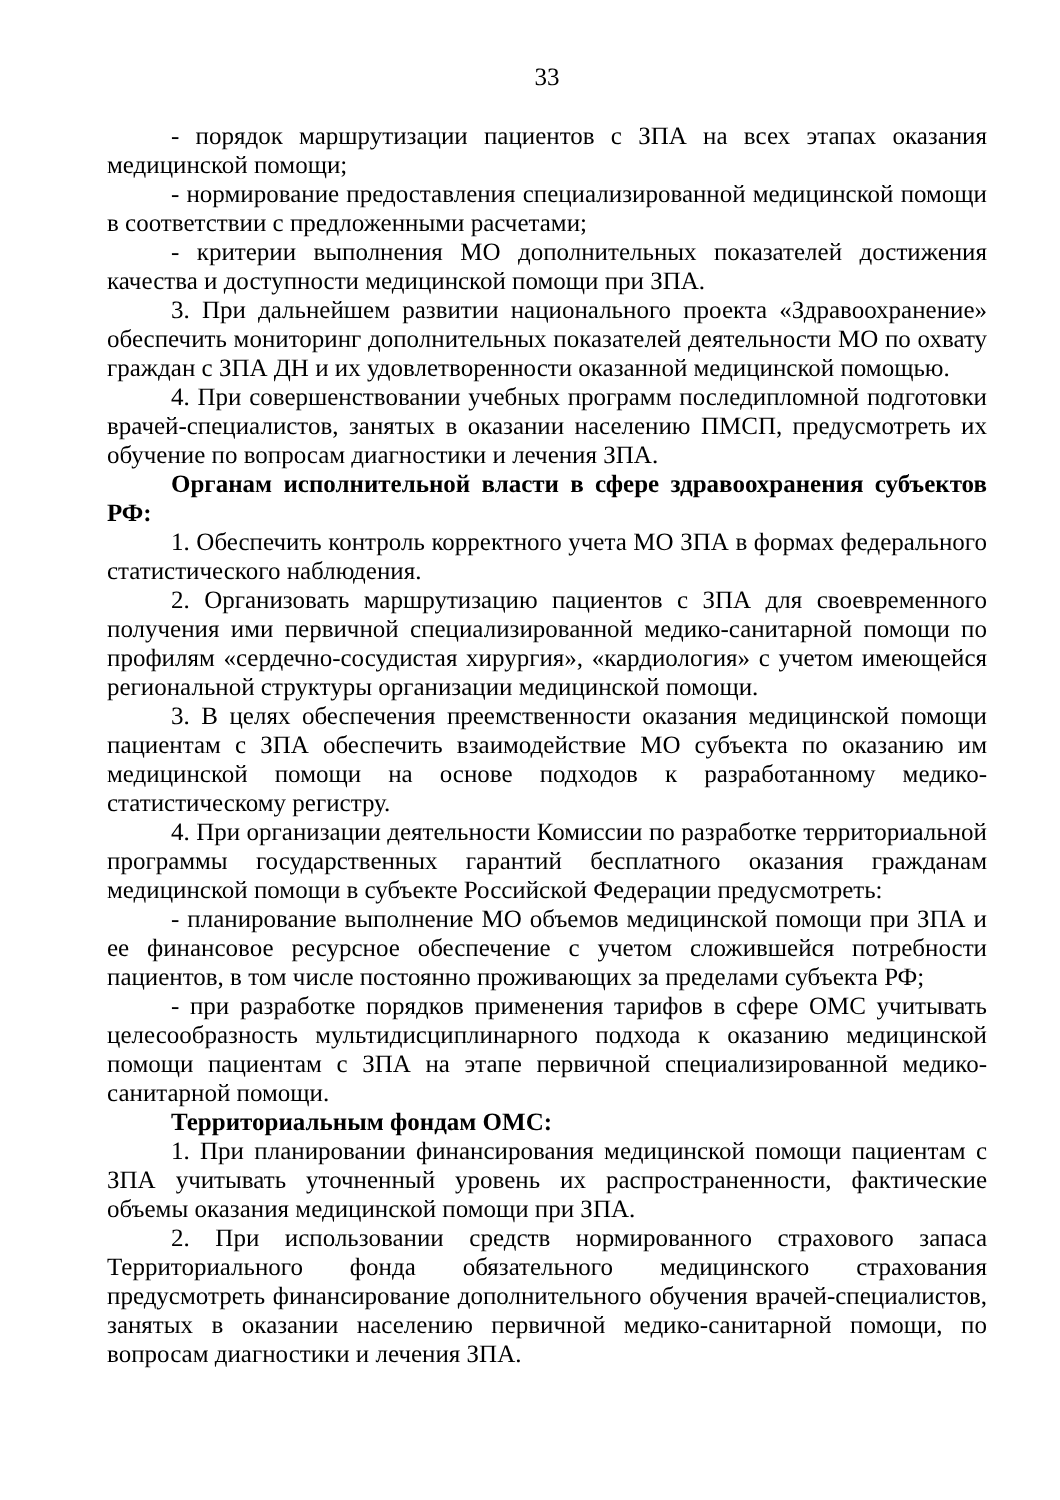33
- порядок маршрутизации пациентов с ЗПА на всех этапах оказания медицинской помощи;
- нормирование предоставления специализированной медицинской помощи в соответствии с предложенными расчетами;
- критерии выполнения МО дополнительных показателей достижения качества и доступности медицинской помощи при ЗПА.
3. При дальнейшем развитии национального проекта «Здравоохранение» обеспечить мониторинг дополнительных показателей деятельности МО по охвату граждан с ЗПА ДН и их удовлетворенности оказанной медицинской помощью.
4. При совершенствовании учебных программ последипломной подготовки врачей-специалистов, занятых в оказании населению ПМСП, предусмотреть их обучение по вопросам диагностики и лечения ЗПА.
Органам исполнительной власти в сфере здравоохранения субъектов РФ:
1. Обеспечить контроль корректного учета МО ЗПА в формах федерального статистического наблюдения.
2. Организовать маршрутизацию пациентов с ЗПА для своевременного получения ими первичной специализированной медико-санитарной помощи по профилям «сердечно-сосудистая хирургия», «кардиология» с учетом имеющейся региональной структуры организации медицинской помощи.
3. В целях обеспечения преемственности оказания медицинской помощи пациентам с ЗПА обеспечить взаимодействие МО субъекта по оказанию им медицинской помощи на основе подходов к разработанному медико-статистическому регистру.
4. При организации деятельности Комиссии по разработке территориальной программы государственных гарантий бесплатного оказания гражданам медицинской помощи в субъекте Российской Федерации предусмотреть:
- планирование выполнение МО объемов медицинской помощи при ЗПА и ее финансовое ресурсное обеспечение с учетом сложившейся потребности пациентов, в том числе постоянно проживающих за пределами субъекта РФ;
- при разработке порядков применения тарифов в сфере ОМС учитывать целесообразность мультидисциплинарного подхода к оказанию медицинской помощи пациентам с ЗПА на этапе первичной специализированной медико-санитарной помощи.
Территориальным фондам ОМС:
1. При планировании финансирования медицинской помощи пациентам с ЗПА учитывать уточненный уровень их распространенности, фактические объемы оказания медицинской помощи при ЗПА.
2. При использовании средств нормированного страхового запаса Территориального фонда обязательного медицинского страхования предусмотреть финансирование дополнительного обучения врачей-специалистов, занятых в оказании населению первичной медико-санитарной помощи, по вопросам диагностики и лечения ЗПА.